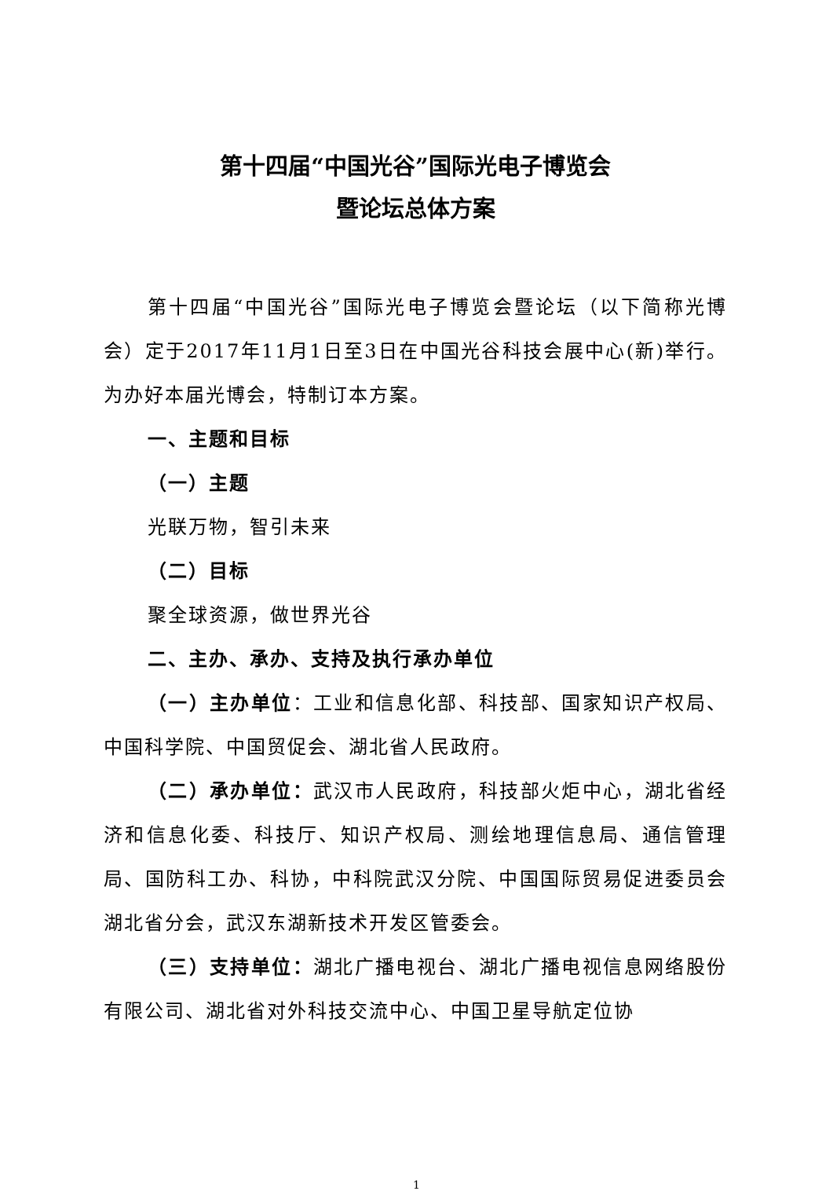第十四届“中国光谷”国际光电子博览会
暨论坛总体方案
第十四届“中国光谷”国际光电子博览会暨论坛（以下简称光博会）定于2017年11月1日至3日在中国光谷科技会展中心(新)举行。为办好本届光博会，特制订本方案。
一、主题和目标
（一）主题
光联万物，智引未来
（二）目标
聚全球资源，做世界光谷
二、主办、承办、支持及执行承办单位
（一）主办单位：工业和信息化部、科技部、国家知识产权局、中国科学院、中国贸促会、湖北省人民政府。
（二）承办单位：武汉市人民政府，科技部火炬中心，湖北省经济和信息化委、科技厅、知识产权局、测绘地理信息局、通信管理局、国防科工办、科协，中科院武汉分院、中国国际贸易促进委员会湖北省分会，武汉东湖新技术开发区管委会。
（三）支持单位：湖北广播电视台、湖北广播电视信息网络股份有限公司、湖北省对外科技交流中心、中国卫星导航定位协
1